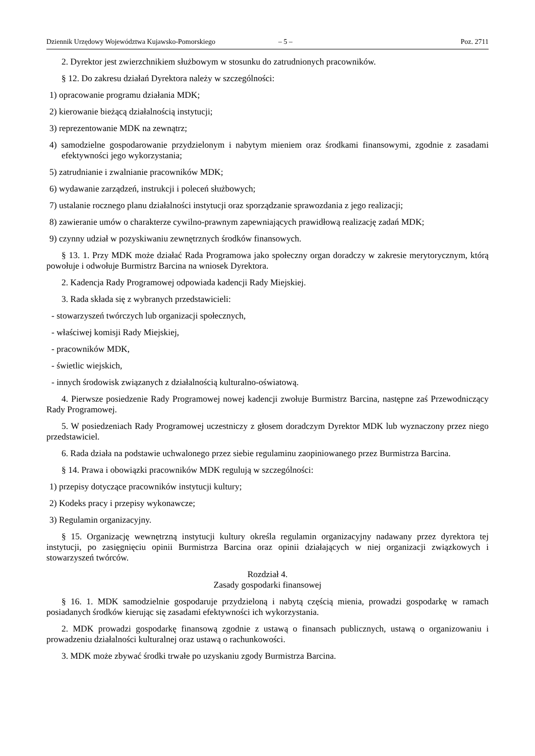Dziennik Urzędowy Województwa Kujawsko-Pomorskiego – 5 – Poz. 2711
2. Dyrektor jest zwierzchnikiem służbowym w stosunku do zatrudnionych pracowników.
§ 12. Do zakresu działań Dyrektora należy w szczególności:
1) opracowanie programu działania MDK;
2) kierowanie bieżącą działalnością instytucji;
3) reprezentowanie MDK na zewnątrz;
4) samodzielne gospodarowanie przydzielonym i nabytym mieniem oraz środkami finansowymi, zgodnie z zasadami efektywności jego wykorzystania;
5) zatrudnianie i zwalnianie pracowników MDK;
6) wydawanie zarządzeń, instrukcji i poleceń służbowych;
7) ustalanie rocznego planu działalności instytucji oraz sporządzanie sprawozdania z jego realizacji;
8) zawieranie umów o charakterze cywilno-prawnym zapewniających prawidłową realizację zadań MDK;
9) czynny udział w pozyskiwaniu zewnętrznych środków finansowych.
§ 13. 1. Przy MDK może działać Rada Programowa jako społeczny organ doradczy w zakresie merytorycznym, którą powołuje i odwołuje Burmistrz Barcina na wniosek Dyrektora.
2. Kadencja Rady Programowej odpowiada kadencji Rady Miejskiej.
3. Rada składa się z wybranych przedstawicieli:
- stowarzyszeń twórczych lub organizacji społecznych,
- właściwej komisji Rady Miejskiej,
- pracowników MDK,
- świetlic wiejskich,
- innych środowisk związanych z działalnością kulturalno-oświatową.
4. Pierwsze posiedzenie Rady Programowej nowej kadencji zwołuje Burmistrz Barcina, następne zaś Przewodniczący Rady Programowej.
5. W posiedzeniach Rady Programowej uczestniczy z głosem doradczym Dyrektor MDK lub wyznaczony przez niego przedstawiciel.
6. Rada działa na podstawie uchwalonego przez siebie regulaminu zaopiniowanego przez Burmistrza Barcina.
§ 14. Prawa i obowiązki pracowników MDK regulują w szczególności:
1) przepisy dotyczące pracowników instytucji kultury;
2) Kodeks pracy i przepisy wykonawcze;
3) Regulamin organizacyjny.
§ 15. Organizację wewnętrzną instytucji kultury określa regulamin organizacyjny nadawany przez dyrektora tej instytucji, po zasięgnięciu opinii Burmistrza Barcina oraz opinii działających w niej organizacji związkowych i stowarzyszeń twórców.
Rozdział 4.
Zasady gospodarki finansowej
§ 16. 1. MDK samodzielnie gospodaruje przydzieloną i nabytą częścią mienia, prowadzi gospodarkę w ramach posiadanych środków kierując się zasadami efektywności ich wykorzystania.
2. MDK prowadzi gospodarkę finansową zgodnie z ustawą o finansach publicznych, ustawą o organizowaniu i prowadzeniu działalności kulturalnej oraz ustawą o rachunkowości.
3. MDK może zbywać środki trwałe po uzyskaniu zgody Burmistrza Barcina.